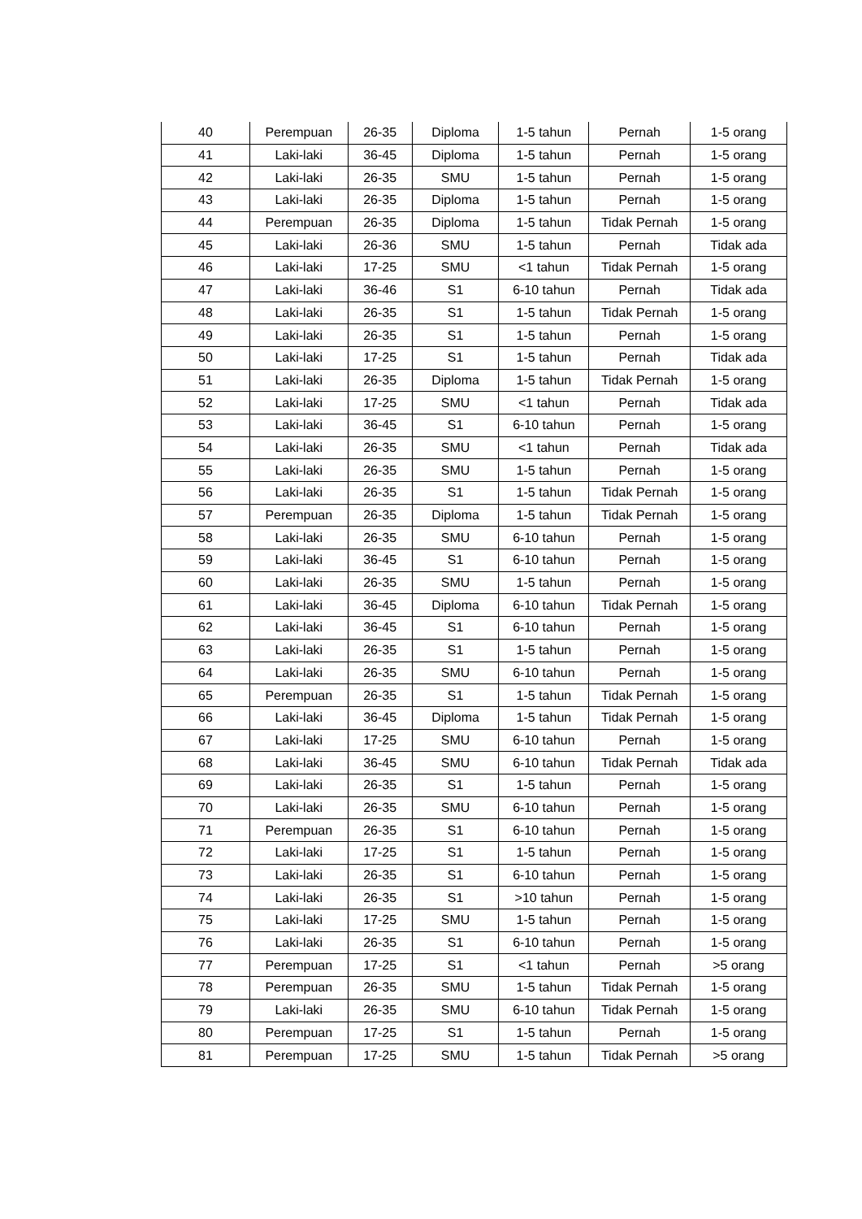| 40 | Perempuan | 26-35 | Diploma | 1-5 tahun | Pernah | 1-5 orang |
| 41 | Laki-laki | 36-45 | Diploma | 1-5 tahun | Pernah | 1-5 orang |
| 42 | Laki-laki | 26-35 | SMU | 1-5 tahun | Pernah | 1-5 orang |
| 43 | Laki-laki | 26-35 | Diploma | 1-5 tahun | Pernah | 1-5 orang |
| 44 | Perempuan | 26-35 | Diploma | 1-5 tahun | Tidak Pernah | 1-5 orang |
| 45 | Laki-laki | 26-36 | SMU | 1-5 tahun | Pernah | Tidak ada |
| 46 | Laki-laki | 17-25 | SMU | <1 tahun | Tidak Pernah | 1-5 orang |
| 47 | Laki-laki | 36-46 | S1 | 6-10 tahun | Pernah | Tidak ada |
| 48 | Laki-laki | 26-35 | S1 | 1-5 tahun | Tidak Pernah | 1-5 orang |
| 49 | Laki-laki | 26-35 | S1 | 1-5 tahun | Pernah | 1-5 orang |
| 50 | Laki-laki | 17-25 | S1 | 1-5 tahun | Pernah | Tidak ada |
| 51 | Laki-laki | 26-35 | Diploma | 1-5 tahun | Tidak Pernah | 1-5 orang |
| 52 | Laki-laki | 17-25 | SMU | <1 tahun | Pernah | Tidak ada |
| 53 | Laki-laki | 36-45 | S1 | 6-10 tahun | Pernah | 1-5 orang |
| 54 | Laki-laki | 26-35 | SMU | <1 tahun | Pernah | Tidak ada |
| 55 | Laki-laki | 26-35 | SMU | 1-5 tahun | Pernah | 1-5 orang |
| 56 | Laki-laki | 26-35 | S1 | 1-5 tahun | Tidak Pernah | 1-5 orang |
| 57 | Perempuan | 26-35 | Diploma | 1-5 tahun | Tidak Pernah | 1-5 orang |
| 58 | Laki-laki | 26-35 | SMU | 6-10 tahun | Pernah | 1-5 orang |
| 59 | Laki-laki | 36-45 | S1 | 6-10 tahun | Pernah | 1-5 orang |
| 60 | Laki-laki | 26-35 | SMU | 1-5 tahun | Pernah | 1-5 orang |
| 61 | Laki-laki | 36-45 | Diploma | 6-10 tahun | Tidak Pernah | 1-5 orang |
| 62 | Laki-laki | 36-45 | S1 | 6-10 tahun | Pernah | 1-5 orang |
| 63 | Laki-laki | 26-35 | S1 | 1-5 tahun | Pernah | 1-5 orang |
| 64 | Laki-laki | 26-35 | SMU | 6-10 tahun | Pernah | 1-5 orang |
| 65 | Perempuan | 26-35 | S1 | 1-5 tahun | Tidak Pernah | 1-5 orang |
| 66 | Laki-laki | 36-45 | Diploma | 1-5 tahun | Tidak Pernah | 1-5 orang |
| 67 | Laki-laki | 17-25 | SMU | 6-10 tahun | Pernah | 1-5 orang |
| 68 | Laki-laki | 36-45 | SMU | 6-10 tahun | Tidak Pernah | Tidak ada |
| 69 | Laki-laki | 26-35 | S1 | 1-5 tahun | Pernah | 1-5 orang |
| 70 | Laki-laki | 26-35 | SMU | 6-10 tahun | Pernah | 1-5 orang |
| 71 | Perempuan | 26-35 | S1 | 6-10 tahun | Pernah | 1-5 orang |
| 72 | Laki-laki | 17-25 | S1 | 1-5 tahun | Pernah | 1-5 orang |
| 73 | Laki-laki | 26-35 | S1 | 6-10 tahun | Pernah | 1-5 orang |
| 74 | Laki-laki | 26-35 | S1 | >10 tahun | Pernah | 1-5 orang |
| 75 | Laki-laki | 17-25 | SMU | 1-5 tahun | Pernah | 1-5 orang |
| 76 | Laki-laki | 26-35 | S1 | 6-10 tahun | Pernah | 1-5 orang |
| 77 | Perempuan | 17-25 | S1 | <1 tahun | Pernah | >5 orang |
| 78 | Perempuan | 26-35 | SMU | 1-5 tahun | Tidak Pernah | 1-5 orang |
| 79 | Laki-laki | 26-35 | SMU | 6-10 tahun | Tidak Pernah | 1-5 orang |
| 80 | Perempuan | 17-25 | S1 | 1-5 tahun | Pernah | 1-5 orang |
| 81 | Perempuan | 17-25 | SMU | 1-5 tahun | Tidak Pernah | >5 orang |